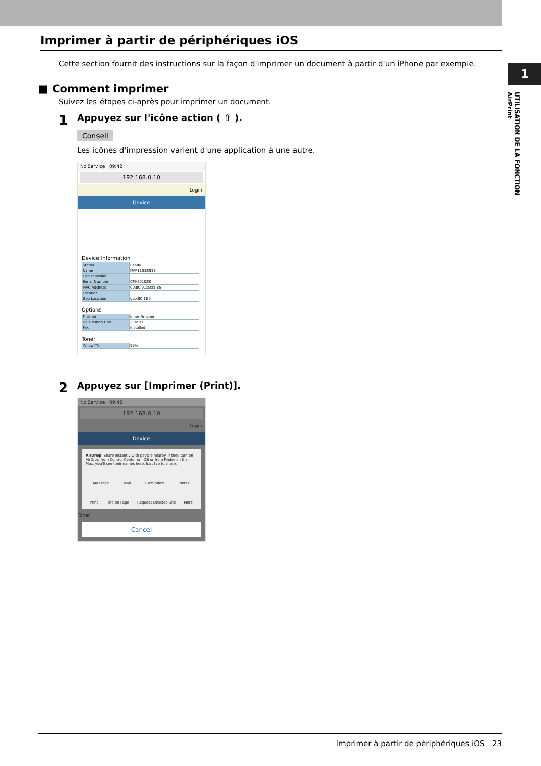1
UTILISATION DE LA FONCTION AirPrint
Imprimer à partir de périphériques iOS
Cette section fournit des instructions sur la façon d'imprimer un document à partir d'un iPhone par exemple.
■ Comment imprimer
Suivez les étapes ci-après pour imprimer un document.
1
Appuyez sur l'icône action ( ⇧ ).
Conseil
Les icônes d'impression varient d'une application à une autre.
No Service 09:42
192.168.0.10
Login
Device
Device Information
| Status | Ready |
| Name | MFP11532933 |
| Copier Model | |
| Serial Number | CFHE01020 |
| MAC Address | 00:80:91:af:fa:85 |
| Location | |
| Geo Location | geo:90,180 |
Options
| Finisher | Inner Finisher |
| Hole Punch Unit | 2 Holes |
| Fax | Installed |
Toner
| Yellow(Y) | 99% |
2
Appuyez sur [Imprimer (Print)].
No Service 09:42
192.168.0.10
Login
Device
AirDrop. Share instantly with people nearby. If they turn on AirDrop from Control Center on iOS or from Finder on the Mac, you'll see their names here. Just tap to share.
Message Mail Reminders Notes
Print Find on Page Request Desktop Site More
Toner
Cancel
Imprimer à partir de périphériques iOS 23